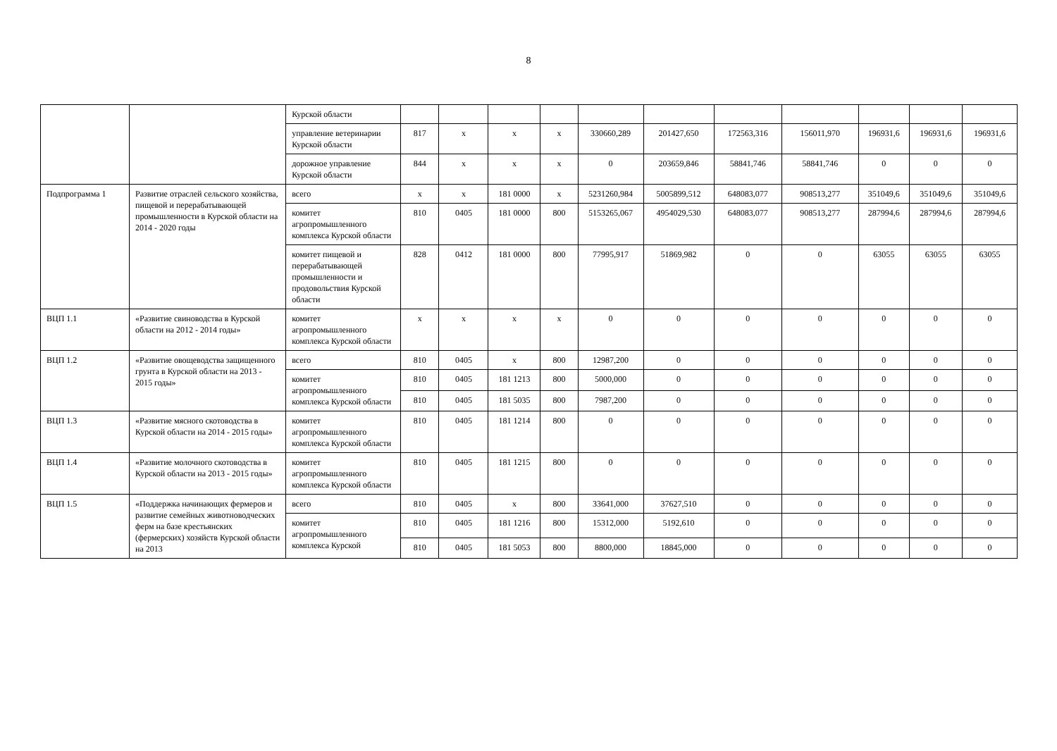8
| | | Курской области | | | | | | | | | | | |
| | | управление ветеринарии Курской области | 817 | x | x | x | 330660,289 | 201427,650 | 172563,316 | 156011,970 | 196931,6 | 196931,6 | 196931,6 |
| | | дорожное управление Курской области | 844 | x | x | x | 0 | 203659,846 | 58841,746 | 58841,746 | 0 | 0 | 0 |
| Подпрограмма 1 | Развитие отраслей сельского хозяйства, пищевой и перерабатывающей промышленности в Курской области на 2014 - 2020 годы | всего | x | x | 181 0000 | x | 5231260,984 | 5005899,512 | 648083,077 | 908513,277 | 351049,6 | 351049,6 | 351049,6 |
| | | комитет агропромышленного комплекса Курской области | 810 | 0405 | 181 0000 | 800 | 5153265,067 | 4954029,530 | 648083,077 | 908513,277 | 287994,6 | 287994,6 | 287994,6 |
| | | комитет пищевой и перерабатывающей промышленности и продовольствия Курской области | 828 | 0412 | 181 0000 | 800 | 77995,917 | 51869,982 | 0 | 0 | 63055 | 63055 | 63055 |
| ВЦП 1.1 | «Развитие свиноводства в Курской области на 2012 - 2014 годы» | комитет агропромышленного комплекса Курской области | x | x | x | x | 0 | 0 | 0 | 0 | 0 | 0 | 0 |
| ВЦП 1.2 | «Развитие овощеводства защищенного грунта в Курской области на 2013 - 2015 годы» | всего | 810 | 0405 | x | 800 | 12987,200 | 0 | 0 | 0 | 0 | 0 | 0 |
| | | комитет агропромышленного комплекса Курской области | 810 | 0405 | 181 1213 | 800 | 5000,000 | 0 | 0 | 0 | 0 | 0 | 0 |
| | | | 810 | 0405 | 181 5035 | 800 | 7987,200 | 0 | 0 | 0 | 0 | 0 | 0 |
| ВЦП 1.3 | «Развитие мясного скотоводства в Курской области на 2014 - 2015 годы» | комитет агропромышленного комплекса Курской области | 810 | 0405 | 181 1214 | 800 | 0 | 0 | 0 | 0 | 0 | 0 | 0 |
| ВЦП 1.4 | «Развитие молочного скотоводства в Курской области на 2013 - 2015 годы» | комитет агропромышленного комплекса Курской области | 810 | 0405 | 181 1215 | 800 | 0 | 0 | 0 | 0 | 0 | 0 | 0 |
| ВЦП 1.5 | «Поддержка начинающих фермеров и развитие семейных животноводческих ферм на базе крестьянских (фермерских) хозяйств Курской области на 2013 | всего | 810 | 0405 | x | 800 | 33641,000 | 37627,510 | 0 | 0 | 0 | 0 | 0 |
| | | комитет агропромышленного комплекса Курской | 810 | 0405 | 181 1216 | 800 | 15312,000 | 5192,610 | 0 | 0 | 0 | 0 | 0 |
| | | | 810 | 0405 | 181 5053 | 800 | 8800,000 | 18845,000 | 0 | 0 | 0 | 0 | 0 |